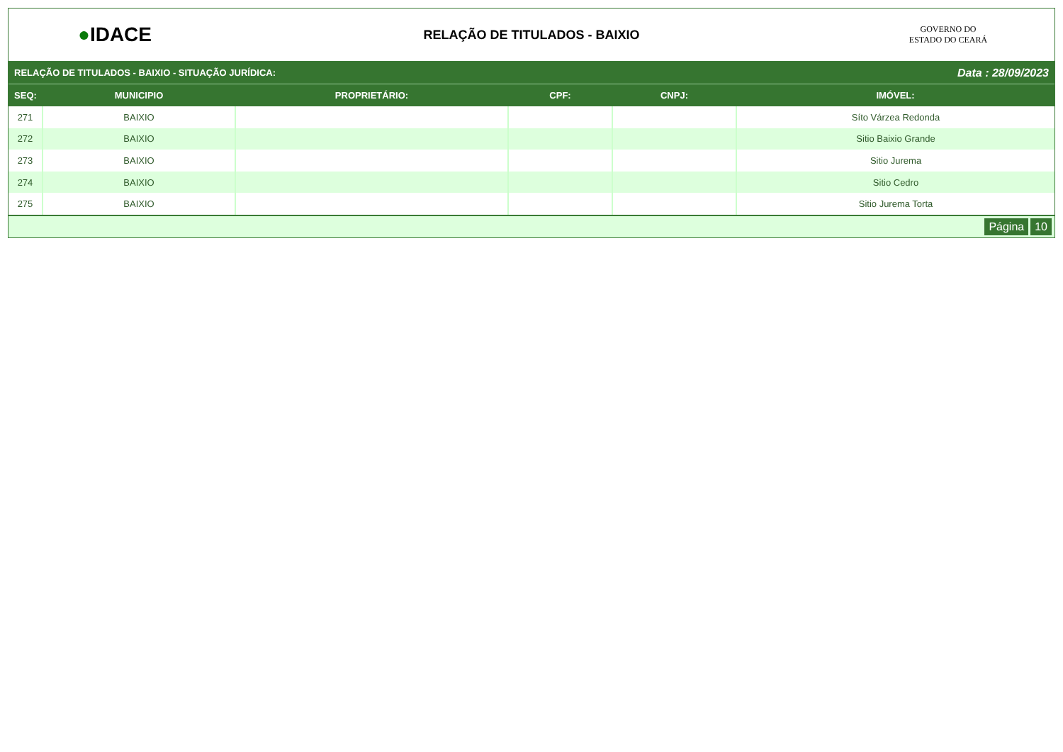●IDACE
RELAÇÃO DE TITULADOS - BAIXIO
GOVERNO DO
ESTADO DO CEARÁ
RELAÇÃO DE TITULADOS - BAIXIO - SITUAÇÃO JURÍDICA: Data : 28/09/2023
| SEQ: | MUNICIPIO | PROPRIETÁRIO: | CPF: | CNPJ: | IMÓVEL: |
| --- | --- | --- | --- | --- | --- |
| 271 | BAIXIO | | | | Síto Várzea Redonda |
| 272 | BAIXIO | | | | Sitio Baixio Grande |
| 273 | BAIXIO | | | | Sitio Jurema |
| 274 | BAIXIO | | | | Sitio Cedro |
| 275 | BAIXIO | | | | Sitio Jurema Torta |
Página 10